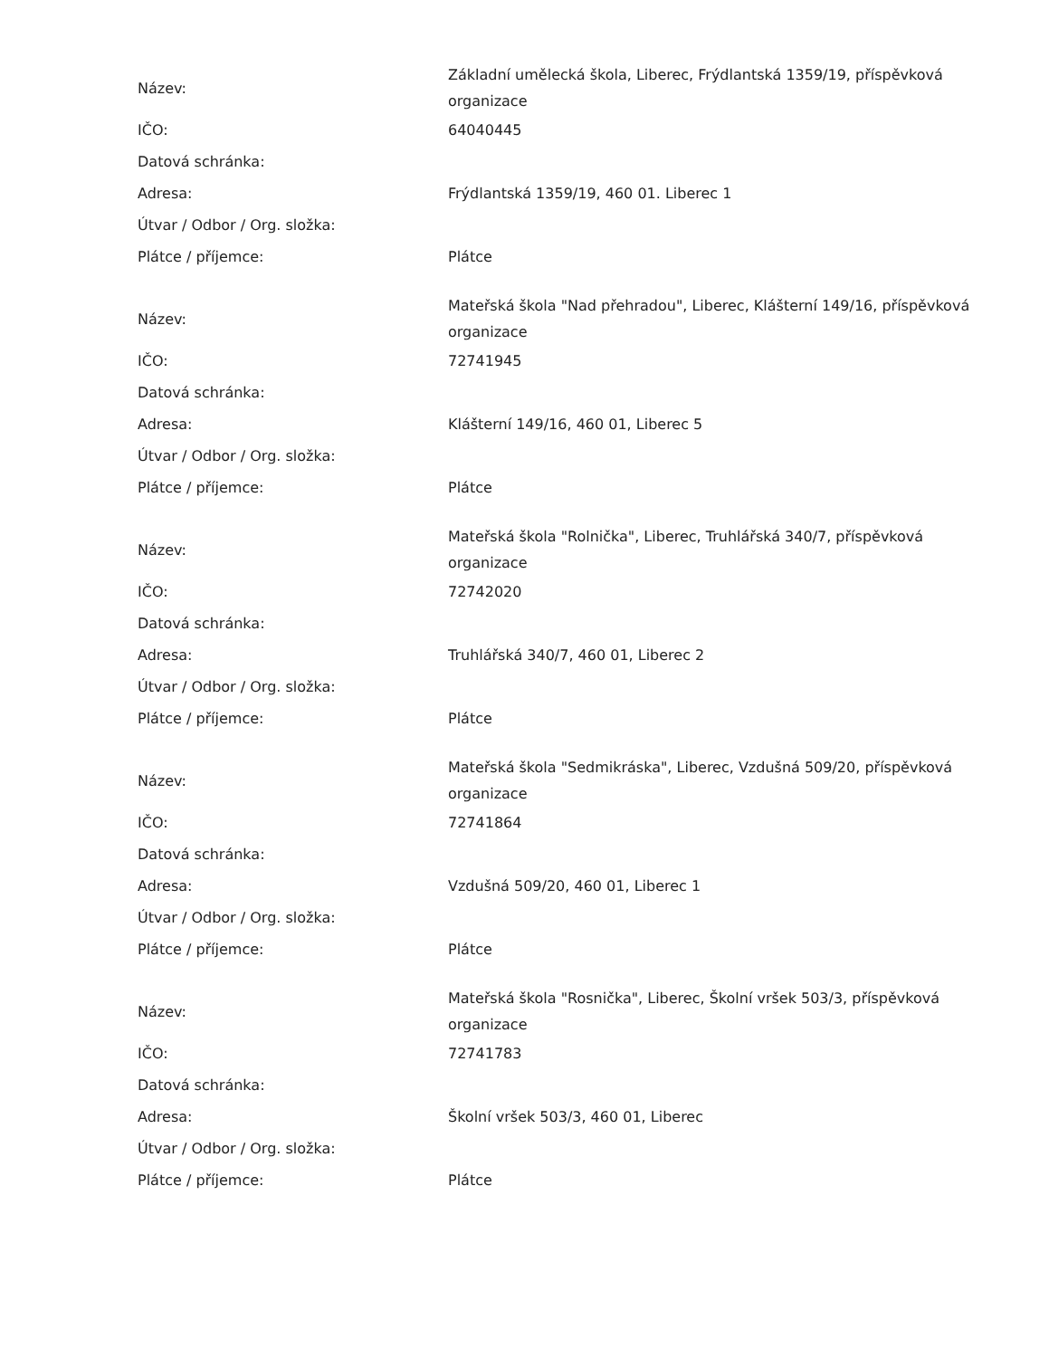| Název: | Základní umělecká škola, Liberec, Frýdlantská 1359/19, příspěvková organizace |
| IČO: | 64040445 |
| Datová schránka: | |
| Adresa: | Frýdlantská 1359/19, 460 01. Liberec 1 |
| Útvar / Odbor / Org. složka: | |
| Plátce / příjemce: | Plátce |
| Název: | Mateřská škola "Nad přehradou", Liberec, Klášterní 149/16, příspěvková organizace |
| IČO: | 72741945 |
| Datová schránka: | |
| Adresa: | Klášterní 149/16, 460 01, Liberec 5 |
| Útvar / Odbor / Org. složka: | |
| Plátce / příjemce: | Plátce |
| Název: | Mateřská škola "Rolnička", Liberec, Truhlářská 340/7, příspěvková organizace |
| IČO: | 72742020 |
| Datová schránka: | |
| Adresa: | Truhlářská 340/7, 460 01, Liberec 2 |
| Útvar / Odbor / Org. složka: | |
| Plátce / příjemce: | Plátce |
| Název: | Mateřská škola "Sedmikráska", Liberec, Vzdušná 509/20, příspěvková organizace |
| IČO: | 72741864 |
| Datová schránka: | |
| Adresa: | Vzdušná 509/20, 460 01, Liberec 1 |
| Útvar / Odbor / Org. složka: | |
| Plátce / příjemce: | Plátce |
| Název: | Mateřská škola "Rosnička", Liberec, Školní vršek 503/3, příspěvková organizace |
| IČO: | 72741783 |
| Datová schránka: | |
| Adresa: | Školní vršek 503/3, 460 01, Liberec |
| Útvar / Odbor / Org. složka: | |
| Plátce / příjemce: | Plátce |